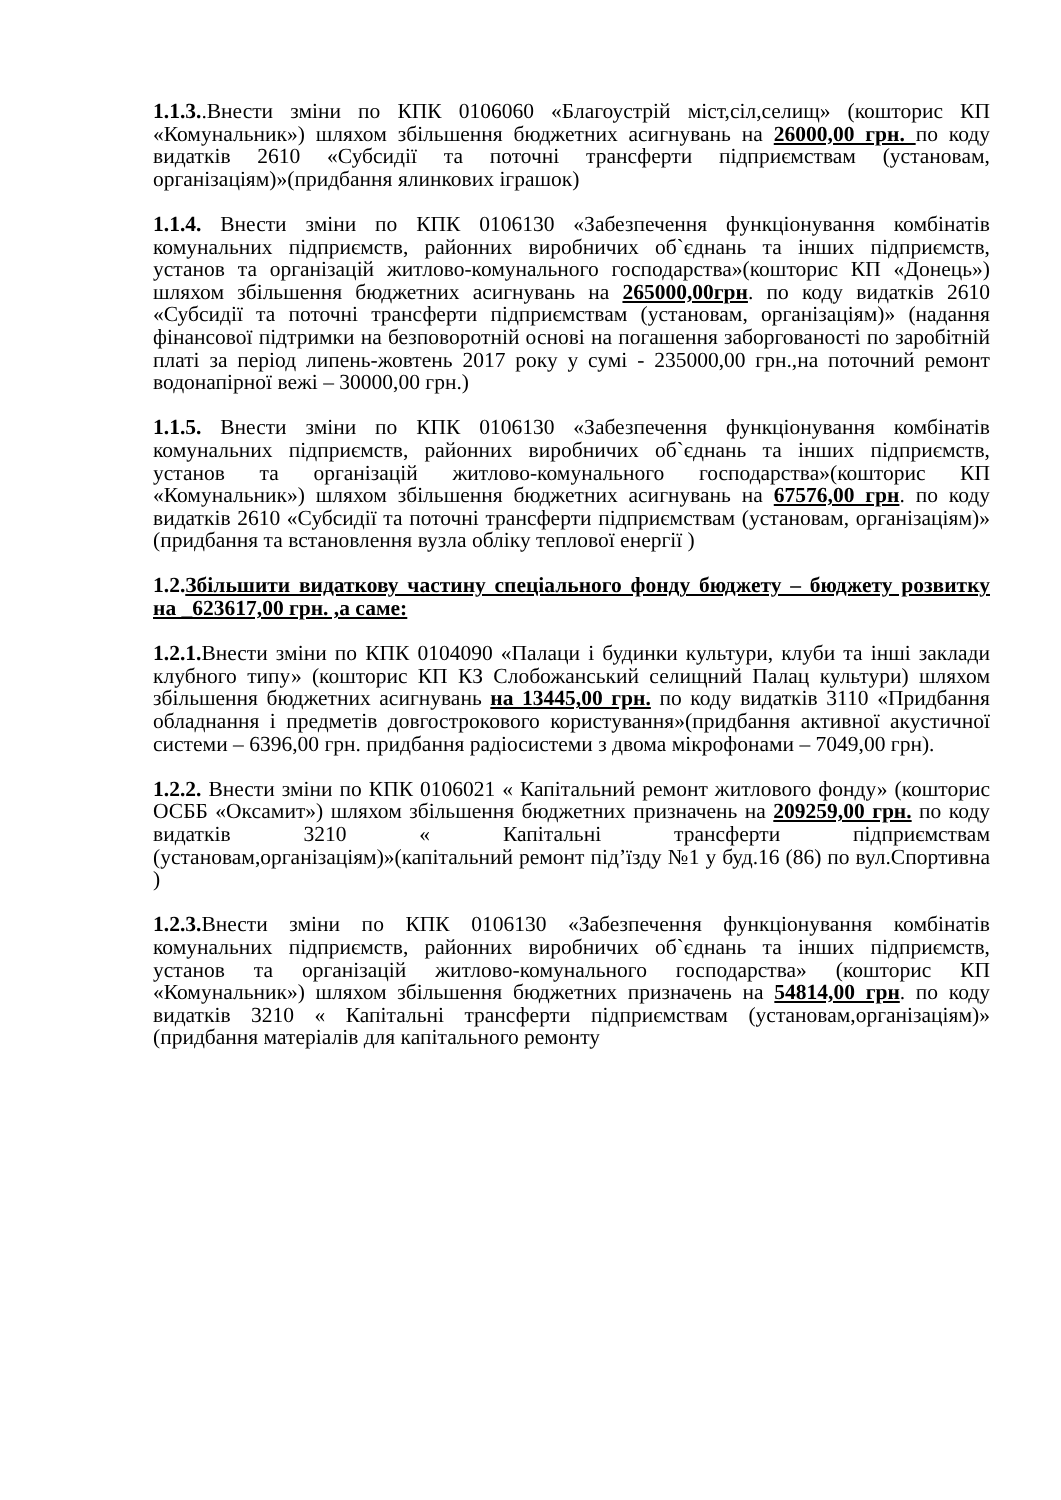1.1.3..Внести зміни по КПК 0106060 «Благоустрій міст,сіл,селищ» (кошторис КП «Комунальник») шляхом збільшення бюджетних асигнувань на 26000,00 грн. по коду видатків 2610 «Субсидії та поточні трансферти підприємствам (установам, організаціям)»(придбання ялинкових іграшок)
1.1.4. Внести зміни по КПК 0106130 «Забезпечення функціонування комбінатів комунальних підприємств, районних виробничих об`єднань та інших підприємств, установ та організацій житлово-комунального господарства»(кошторис КП «Донець») шляхом збільшення бюджетних асигнувань на 265000,00грн. по коду видатків 2610 «Субсидії та поточні трансферти підприємствам (установам, організаціям)» (надання фінансової підтримки на безповоротній основі на погашення заборгованості по заробітній платі за період липень-жовтень 2017 року у сумі - 235000,00 грн.,на поточний ремонт водонапірної вежі – 30000,00 грн.)
1.1.5. Внести зміни по КПК 0106130 «Забезпечення функціонування комбінатів комунальних підприємств, районних виробничих об`єднань та інших підприємств, установ та організацій житлово-комунального господарства»(кошторис КП «Комунальник») шляхом збільшення бюджетних асигнувань на 67576,00 грн. по коду видатків 2610 «Субсидії та поточні трансферти підприємствам (установам, організаціям)» (придбання та встановлення вузла обліку теплової енергії )
1.2.Збільшити видаткову частину спеціального фонду бюджету – бюджету розвитку на _623617,00 грн. ,а саме:
1.2.1. Внести зміни по КПК 0104090 «Палаци і будинки культури, клуби та інші заклади клубного типу» (кошторис КП КЗ Слобожанський селищний Палац культури) шляхом збільшення бюджетних асигнувань на 13445,00 грн. по коду видатків 3110 «Придбання обладнання і предметів довгострокового користування»(придбання активної акустичної системи – 6396,00 грн. придбання радіосистеми з двома мікрофонами – 7049,00 грн).
1.2.2. Внести зміни по КПК 0106021 « Капітальний ремонт житлового фонду» (кошторис ОСББ «Оксамит») шляхом збільшення бюджетних призначень на 209259,00 грн. по коду видатків 3210 « Капітальні трансферти підприємствам (установам,організаціям)»(капітальний ремонт під’їзду №1 у буд.16 (86) по вул.Спортивна )
1.2.3. Внести зміни по КПК 0106130 «Забезпечення функціонування комбінатів комунальних підприємств, районних виробничих об`єднань та інших підприємств, установ та організацій житлово-комунального господарства» (кошторис КП «Комунальник») шляхом збільшення бюджетних призначень на 54814,00 грн. по коду видатків 3210 « Капітальні трансферти підприємствам (установам,організаціям)» (придбання матеріалів для капітального ремонту